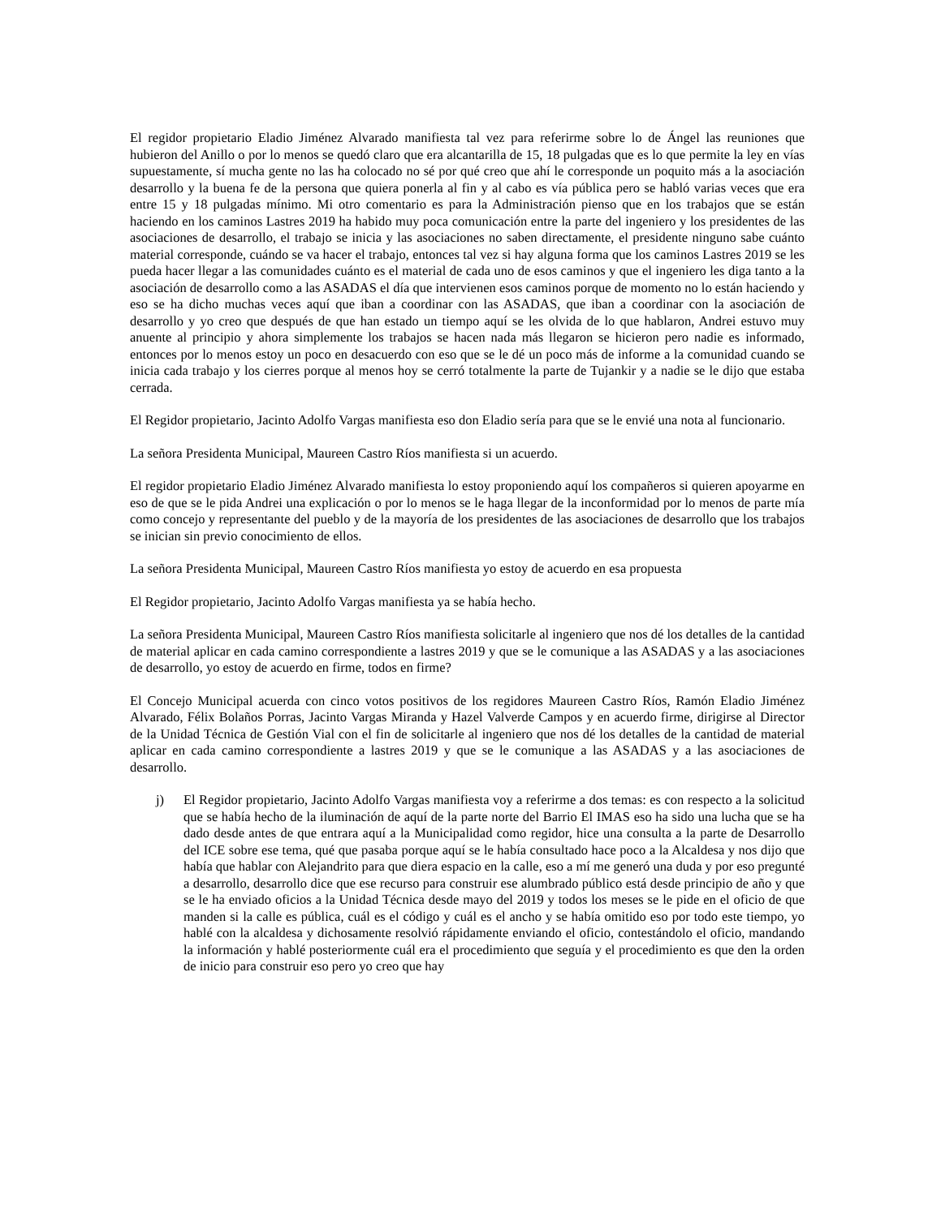El regidor propietario Eladio Jiménez Alvarado manifiesta tal vez para referirme sobre lo de Ángel las reuniones que hubieron del Anillo o por lo menos se quedó claro que era alcantarilla de 15, 18 pulgadas que es lo que permite la ley en vías supuestamente, sí mucha gente no las ha colocado no sé por qué creo que ahí le corresponde un poquito más a la asociación desarrollo y la buena fe de la persona que quiera ponerla al fin y al cabo es vía pública pero se habló varias veces que era entre 15 y 18 pulgadas mínimo. Mi otro comentario es para la Administración pienso que en los trabajos que se están haciendo en los caminos Lastres 2019 ha habido muy poca comunicación entre la parte del ingeniero y los presidentes de las asociaciones de desarrollo, el trabajo se inicia y las asociaciones no saben directamente, el presidente ninguno sabe cuánto material corresponde, cuándo se va hacer el trabajo, entonces tal vez si hay alguna forma que los caminos Lastres 2019 se les pueda hacer llegar a las comunidades cuánto es el material de cada uno de esos caminos y que el ingeniero les diga tanto a la asociación de desarrollo como a las ASADAS el día que intervienen esos caminos porque de momento no lo están haciendo y eso se ha dicho muchas veces aquí que iban a coordinar con las ASADAS, que iban a coordinar con la asociación de desarrollo y yo creo que después de que han estado un tiempo aquí se les olvida de lo que hablaron, Andrei estuvo muy anuente al principio y ahora simplemente los trabajos se hacen nada más llegaron se hicieron pero nadie es informado, entonces por lo menos estoy un poco en desacuerdo con eso que se le dé un poco más de informe a la comunidad cuando se inicia cada trabajo y los cierres porque al menos hoy se cerró totalmente la parte de Tujankir y a nadie se le dijo que estaba cerrada.
El Regidor propietario, Jacinto Adolfo Vargas manifiesta eso don Eladio sería para que se le envié una nota al funcionario.
La señora Presidenta Municipal, Maureen Castro Ríos manifiesta si un acuerdo.
El regidor propietario Eladio Jiménez Alvarado manifiesta lo estoy proponiendo aquí los compañeros si quieren apoyarme en eso de que se le pida Andrei una explicación o por lo menos se le haga llegar de la inconformidad por lo menos de parte mía como concejo y representante del pueblo y de la mayoría de los presidentes de las asociaciones de desarrollo que los trabajos se inician sin previo conocimiento de ellos.
La señora Presidenta Municipal, Maureen Castro Ríos manifiesta yo estoy de acuerdo en esa propuesta
El Regidor propietario, Jacinto Adolfo Vargas manifiesta ya se había hecho.
La señora Presidenta Municipal, Maureen Castro Ríos manifiesta solicitarle al ingeniero que nos dé los detalles de la cantidad de material aplicar en cada camino correspondiente a lastres 2019 y que se le comunique a las ASADAS y a las asociaciones de desarrollo, yo estoy de acuerdo en firme, todos en firme?
El Concejo Municipal acuerda con cinco votos positivos de los regidores Maureen Castro Ríos, Ramón Eladio Jiménez Alvarado, Félix Bolaños Porras, Jacinto Vargas Miranda y Hazel Valverde Campos y en acuerdo firme, dirigirse al Director de la Unidad Técnica de Gestión Vial con el fin de solicitarle al ingeniero que nos dé los detalles de la cantidad de material aplicar en cada camino correspondiente a lastres 2019 y que se le comunique a las ASADAS y a las asociaciones de desarrollo.
j) El Regidor propietario, Jacinto Adolfo Vargas manifiesta voy a referirme a dos temas: es con respecto a la solicitud que se había hecho de la iluminación de aquí de la parte norte del Barrio El IMAS eso ha sido una lucha que se ha dado desde antes de que entrara aquí a la Municipalidad como regidor, hice una consulta a la parte de Desarrollo del ICE sobre ese tema, qué que pasaba porque aquí se le había consultado hace poco a la Alcaldesa y nos dijo que había que hablar con Alejandrito para que diera espacio en la calle, eso a mí me generó una duda y por eso pregunté a desarrollo, desarrollo dice que ese recurso para construir ese alumbrado público está desde principio de año y que se le ha enviado oficios a la Unidad Técnica desde mayo del 2019 y todos los meses se le pide en el oficio de que manden si la calle es pública, cuál es el código y cuál es el ancho y se había omitido eso por todo este tiempo, yo hablé con la alcaldesa y dichosamente resolvió rápidamente enviando el oficio, contestándolo el oficio, mandando la información y hablé posteriormente cuál era el procedimiento que seguía y el procedimiento es que den la orden de inicio para construir eso pero yo creo que hay